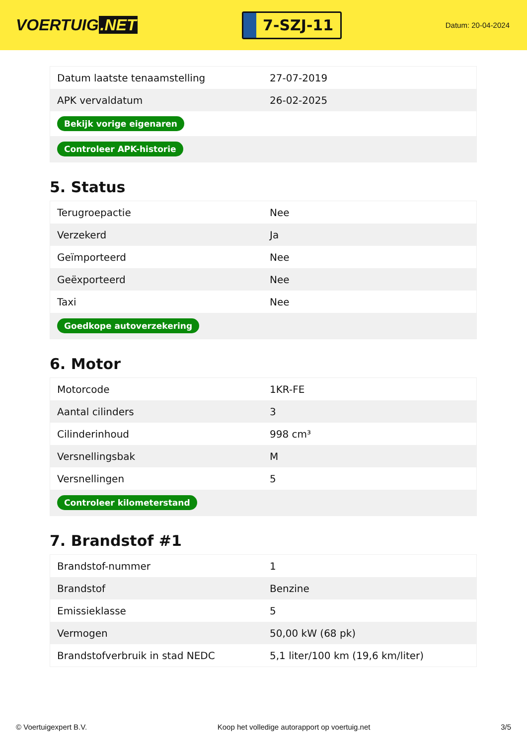VOERTUIG.NET
7-SZJ-11
Datum: 20-04-2024
| Datum laatste tenaamstelling | 27-07-2019 |
| APK vervaldatum | 26-02-2025 |
| Bekijk vorige eigenaren | |
| Controleer APK-historie | |
5. Status
| Terugroepactie | Nee |
| Verzekerd | Ja |
| Geïmporteerd | Nee |
| Geëxporteerd | Nee |
| Taxi | Nee |
| Goedkope autoverzekering | |
6. Motor
| Motorcode | 1KR-FE |
| Aantal cilinders | 3 |
| Cilinderinhoud | 998 cm³ |
| Versnellingsbak | M |
| Versnellingen | 5 |
| Controleer kilometerstand | |
7. Brandstof #1
| Brandstof-nummer | 1 |
| Brandstof | Benzine |
| Emissieklasse | 5 |
| Vermogen | 50,00 kW (68 pk) |
| Brandstofverbruik in stad NEDC | 5,1 liter/100 km (19,6 km/liter) |
© Voertuigexpert B.V. Koop het volledige autorapport op voertuig.net 3/5